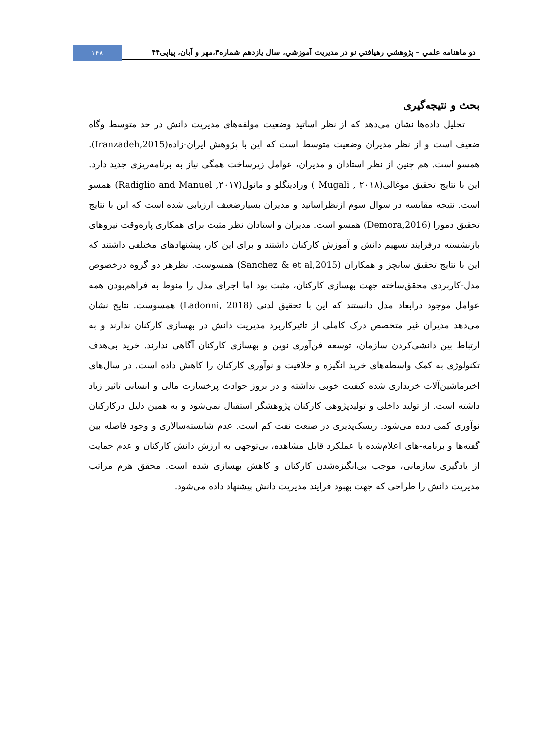دو ماهنامه علمي – پژوهشي رهيافتي نو در مديريت آموزشي، سال يازدهم شماره۴،مهر و آبان، پياپی۴۴
۱۴۸
بحث و نتیجه‌گیری
تحلیل داده‌ها نشان می‌دهد که از نظر اساتید وضعیت مولفه‌های مدیریت دانش در حد متوسط وگاه ضعیف است و از نظر مدیران وضعیت متوسط است که این با پژوهش ایران-زاده(Iranzadeh,2015). همسو است. هم چنین از نظر استادان و مدیران، عوامل زیرساخت همگی نیاز به برنامه‌ریزی جدید دارد. این با نتایج تحقیق موغالی(۲۰۱۸ , Mugali ) ورادینگلو و مانول(۲۰۱۷, Radiglio and Manuel) همسو است. نتیجه مقایسه در سوال سوم ازنظراساتید و مدیران بسیارضعیف ارزیابی شده است که این با نتایج تحقیق دمورا (Demora,2016) همسو است. مدیران و استادان نظر مثبت برای همکاری پاره‌وقت نیروهای بازنشسته درفرایند تسهیم دانش و آموزش کارکنان داشتند و برای این کار، پیشنهادهای مختلفی داشتند که این با نتایج تحقیق سانچز و همکاران (Sanchez & et al,2015) همسوست. نظرهر دو گروه درخصوص مدل-کاربردی محقق‌ساخته جهت بهسازی کارکنان، مثبت بود اما اجرای مدل را منوط به فراهم‌بودن همه عوامل موجود درابعاد مدل دانستند که این با تحقیق لدنی (Ladonni, 2018) همسوست. نتایج نشان می‌دهد مدیران غیر متخصص درک کاملی از تاثیرکاربرد مدیریت دانش در بهسازی کارکنان ندارند و به ارتباط بین دانشی‌کردن سازمان، توسعه فن‌آوری نوین و بهسازی کارکنان آگاهی ندارند. خرید بی‌هدف تکنولوژی به کمک واسطه‌های خرید انگیزه و خلاقیت و نوآوری کارکنان را کاهش داده است. در سال‌های اخیرماشین‌آلات خریداری شده کیفیت خوبی نداشته و در بروز حوادث پرخسارت مالی و انسانی تاثیر زیاد داشته است. از تولید داخلی و تولیدپژوهی کارکنان پژوهشگر استقبال نمی‌شود و به همین دلیل درکارکنان نوآوری کمی دیده می‌شود. ریسک‌پذیری در صنعت نفت کم است. عدم شایسته‌سالاری و وجود فاصله بین گفته‌ها و برنامه-های اعلام‌شده با عملکرد قابل مشاهده، بی‌توجهی به ارزش دانش کارکنان و عدم حمایت از یادگیری سازمانی، موجب بی‌انگیزه‌شدن کارکنان و کاهش بهسازی شده است. محقق هرم مراتب مدیریت دانش را طراحی که جهت بهبود فرایند مدیریت دانش پیشنهاد داده می‌شود.